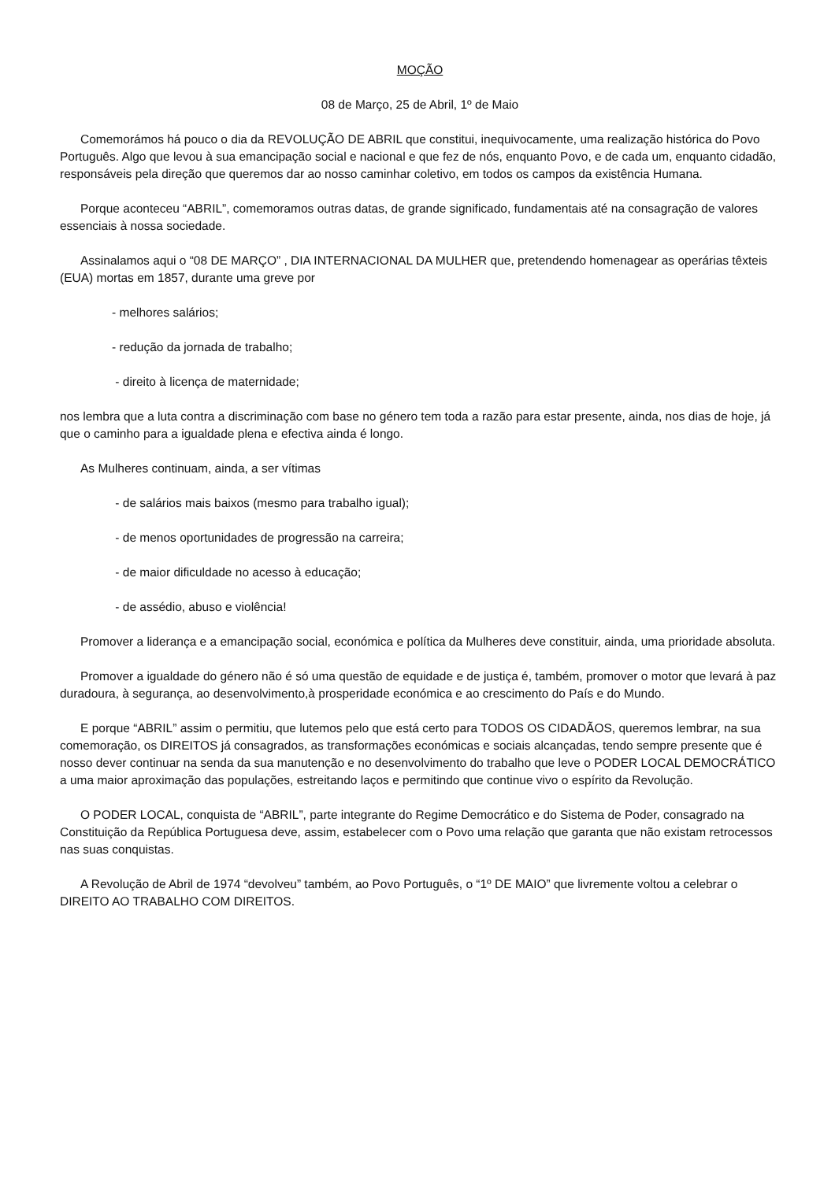MOÇÃO
08 de Março, 25 de Abril, 1º de Maio
Comemorámos há pouco o dia da REVOLUÇÃO DE ABRIL que constitui, inequivocamente, uma realização histórica do Povo Português. Algo que levou à sua emancipação social e nacional e que fez de nós, enquanto Povo, e de cada um, enquanto cidadão, responsáveis pela direção que queremos dar ao nosso caminhar coletivo, em todos os campos da existência Humana.
Porque aconteceu “ABRIL”, comemoramos outras datas, de grande significado, fundamentais até na consagração de valores essenciais à nossa sociedade.
Assinalamos aqui o “08 DE MARÇO” , DIA INTERNACIONAL DA MULHER que, pretendendo homenagear as operárias têxteis (EUA) mortas em 1857, durante uma greve por
- melhores salários;
- redução da jornada de trabalho;
- direito à licença de maternidade;
nos lembra que a luta contra a discriminação com base no género tem toda a razão para estar presente, ainda, nos dias de hoje, já que o caminho para a igualdade plena e efectiva ainda é longo.
As Mulheres continuam, ainda, a ser vítimas
- de salários mais baixos (mesmo para trabalho igual);
- de menos oportunidades de progressão na carreira;
- de maior dificuldade no acesso à educação;
- de assédio, abuso e violência!
Promover a liderança e a emancipação social, económica e política da Mulheres deve constituir, ainda, uma prioridade absoluta.
Promover a igualdade do género não é só uma questão de equidade e de justiça é, também, promover o motor que levará à paz duradoura, à segurança, ao desenvolvimento,à prosperidade económica e ao crescimento do País e do Mundo.
E porque “ABRIL” assim o permitiu, que lutemos pelo que está certo para TODOS OS CIDADÃOS, queremos lembrar, na sua comemoração, os DIREITOS já consagrados, as transformações económicas e sociais alcançadas, tendo sempre presente que é nosso dever continuar na senda da sua manutenção e no desenvolvimento do trabalho que leve o PODER LOCAL DEMOCRÁTICO a uma maior aproximação das populações, estreitando laços e permitindo que continue vivo o espírito da Revolução.
O PODER LOCAL, conquista de “ABRIL”, parte integrante do Regime Democrático e do Sistema de Poder, consagrado na Constituição da República Portuguesa deve, assim, estabelecer com o Povo uma relação que garanta que não existam retrocessos nas suas conquistas.
A Revolução de Abril de 1974 “devolveu” também, ao Povo Português, o “1º DE MAIO” que livremente voltou a celebrar o DIREITO AO TRABALHO COM DIREITOS.